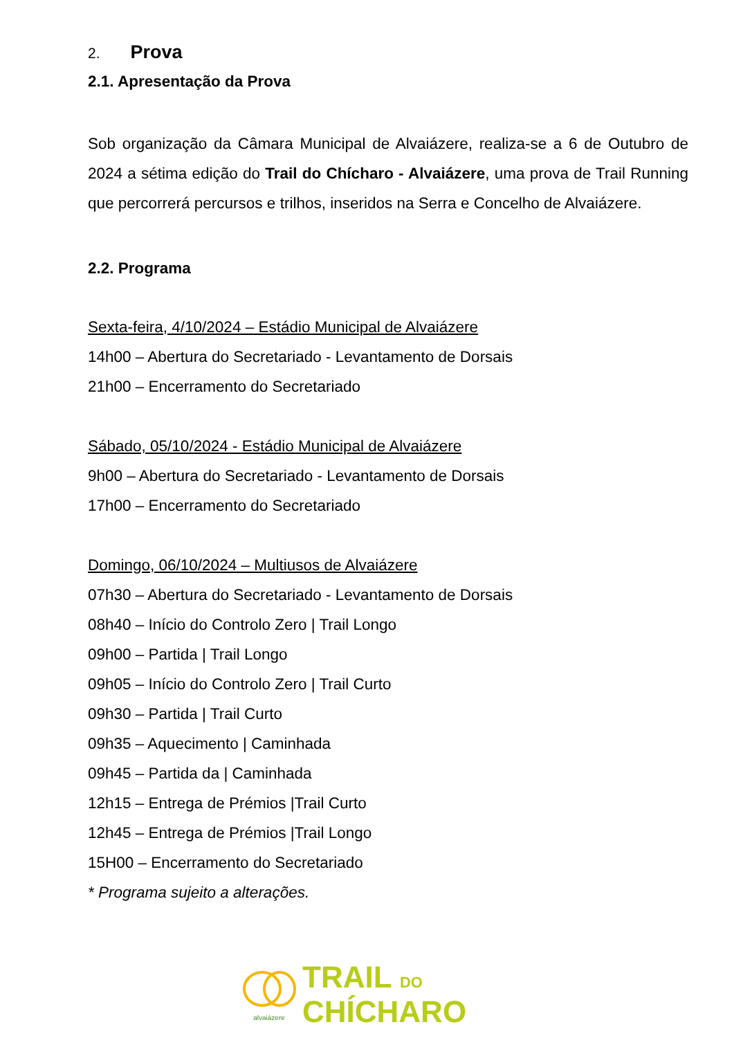2. Prova
2.1. Apresentação da Prova
Sob organização da Câmara Municipal de Alvaiázere, realiza-se a 6 de Outubro de 2024 a sétima edição do Trail do Chícharo - Alvaiázere, uma prova de Trail Running que percorrerá percursos e trilhos, inseridos na Serra e Concelho de Alvaiázere.
2.2. Programa
Sexta-feira, 4/10/2024 – Estádio Municipal de Alvaiázere
14h00 – Abertura do Secretariado - Levantamento de Dorsais
21h00 – Encerramento do Secretariado
Sábado, 05/10/2024 - Estádio Municipal de Alvaiázere
9h00 – Abertura do Secretariado - Levantamento de Dorsais
17h00 – Encerramento do Secretariado
Domingo, 06/10/2024 – Multiusos de Alvaiázere
07h30 – Abertura do Secretariado - Levantamento de Dorsais
08h40 – Início do Controlo Zero | Trail Longo
09h00 – Partida | Trail Longo
09h05 – Início do Controlo Zero | Trail Curto
09h30 – Partida | Trail Curto
09h35 – Aquecimento | Caminhada
09h45 – Partida da | Caminhada
12h15 – Entrega de Prémios |Trail Curto
12h45 – Entrega de Prémios |Trail Longo
15H00 – Encerramento do Secretariado
* Programa sujeito a alterações.
alvaiázere
TRAIL DO
CHÍCHARO